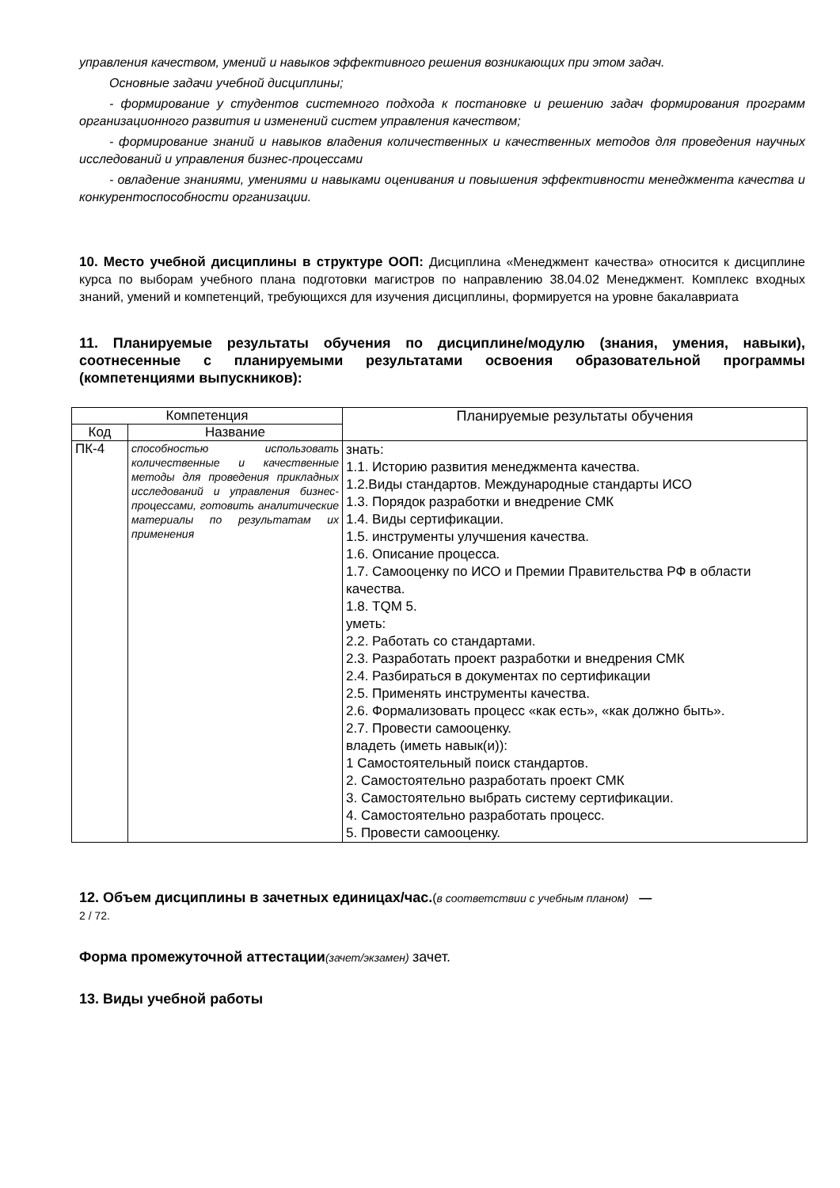управления качеством, умений и навыков эффективного решения возникающих при этом задач.
Основные задачи учебной дисциплины;
- формирование у студентов системного подхода к постановке и решению задач формирования программ организационного развития и изменений систем управления качеством;
- формирование знаний и навыков владения количественных и качественных методов для проведения научных исследований и управления бизнес-процессами
- овладение знаниями, умениями и навыками оценивания и повышения эффективности менеджмента качества и конкурентоспособности организации.
10. Место учебной дисциплины в структуре ООП: Дисциплина «Менеджмент качества» относится к дисциплине курса по выборам учебного плана подготовки магистров по направлению 38.04.02 Менеджмент. Комплекс входных знаний, умений и компетенций, требующихся для изучения дисциплины, формируется на уровне бакалавриата
11. Планируемые результаты обучения по дисциплине/модулю (знания, умения, навыки), соотнесенные с планируемыми результатами освоения образовательной программы (компетенциями выпускников):
| Компетенция | | Планируемые результаты обучения |
| --- | --- | --- |
| Код | Название | |
| ПК-4 | способностью использовать количественные и качественные методы для проведения прикладных исследований и управления бизнес-процессами, готовить аналитические материалы по результатам их применения | знать: 1.1. Историю развития менеджмента качества. 1.2.Виды стандартов. Международные стандарты ИСО 1.3. Порядок разработки и внедрение СМК 1.4. Виды сертификации. 1.5. инструменты улучшения качества. 1.6. Описание процесса. 1.7. Самооценку по ИСО и Премии Правительства РФ в области качества. 1.8. TQM 5. уметь: 2.2. Работать со стандартами. 2.3. Разработать проект разработки и внедрения СМК 2.4. Разбираться в документах по сертификации 2.5. Применять инструменты качества. 2.6. Формализовать процесс «как есть», «как должно быть». 2.7. Провести самооценку. владеть (иметь навык(и)): 1 Самостоятельный поиск стандартов. 2. Самостоятельно разработать проект СМК 3. Самостоятельно выбрать систему сертификации. 4. Самостоятельно разработать процесс. 5. Провести самооценку. |
12. Объем дисциплины в зачетных единицах/час.(в соответствии с учебным планом) —
2 / 72.
Форма промежуточной аттестации(зачет/экзамен) зачет.
13. Виды учебной работы